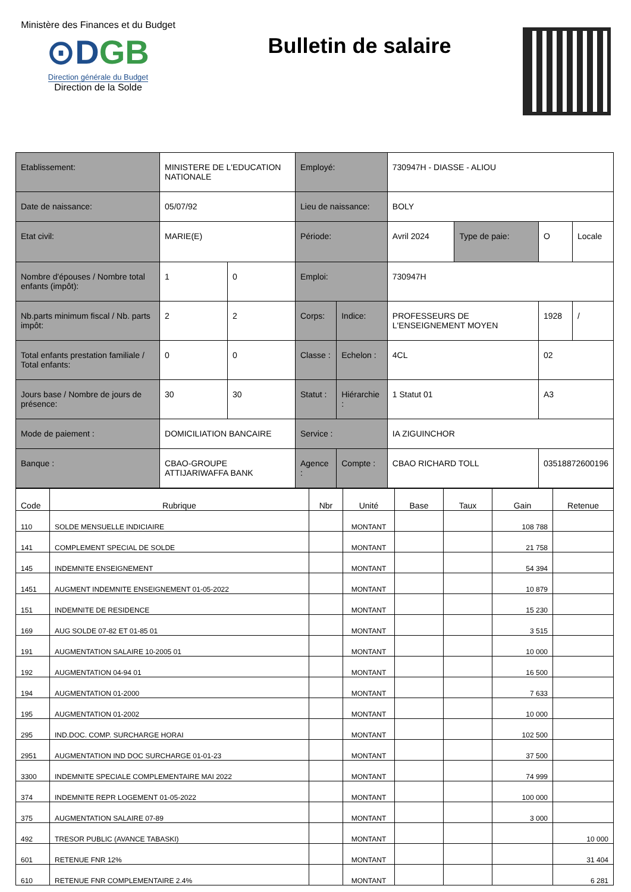Ministère des Finances et du Budget
⊙DGB
Direction générale du Budget
Direction de la Solde
Bulletin de salaire
| Etablissement: | MINISTERE DE L'EDUCATION NATIONALE | | Employé: | | 730947H - DIASSE - ALIOU | | | |
| Date de naissance: | 05/07/92 | | Lieu de naissance: | | BOLY | | | |
| Etat civil: | MARIE(E) | | Période: | | Avril 2024 | Type de paie: | O | Locale |
| Nombre d'épouses / Nombre total enfants (impôt): | 1 | 0 | Emploi: | | 730947H | | | |
| Nb.parts minimum fiscal / Nb. parts impôt: | 2 | 2 | Corps: | Indice: | PROFESSEURS DE L'ENSEIGNEMENT MOYEN | | 1928 | / |
| Total enfants prestation familiale / Total enfants: | 0 | 0 | Classe : | Echelon : | 4CL | | 02 | |
| Jours base / Nombre de jours de présence: | 30 | 30 | Statut : | Hiérarchie : | 1 Statut 01 | | A3 | |
| Mode de paiement : | DOMICILIATION BANCAIRE | | Service : | | IA ZIGUINCHOR | | | |
| Banque : | CBAO-GROUPE ATTIJARIWAFFA BANK | | Agence : | Compte : | CBAO RICHARD TOLL | | 03518872600196 | |
| Code | Rubrique | Nbr | Unité | Base | Taux | Gain | Retenue |
| --- | --- | --- | --- | --- | --- | --- | --- |
| 110 | SOLDE MENSUELLE INDICIAIRE | | MONTANT | | | 108 788 | |
| 141 | COMPLEMENT SPECIAL DE SOLDE | | MONTANT | | | 21 758 | |
| 145 | INDEMNITE ENSEIGNEMENT | | MONTANT | | | 54 394 | |
| 1451 | AUGMENT INDEMNITE ENSEIGNEMENT 01-05-2022 | | MONTANT | | | 10 879 | |
| 151 | INDEMNITE DE RESIDENCE | | MONTANT | | | 15 230 | |
| 169 | AUG SOLDE 07-82 ET 01-85 01 | | MONTANT | | | 3 515 | |
| 191 | AUGMENTATION SALAIRE 10-2005 01 | | MONTANT | | | 10 000 | |
| 192 | AUGMENTATION 04-94 01 | | MONTANT | | | 16 500 | |
| 194 | AUGMENTATION 01-2000 | | MONTANT | | | 7 633 | |
| 195 | AUGMENTATION 01-2002 | | MONTANT | | | 10 000 | |
| 295 | IND.DOC. COMP. SURCHARGE HORAI | | MONTANT | | | 102 500 | |
| 2951 | AUGMENTATION IND DOC SURCHARGE 01-01-23 | | MONTANT | | | 37 500 | |
| 3300 | INDEMNITE SPECIALE COMPLEMENTAIRE MAI 2022 | | MONTANT | | | 74 999 | |
| 374 | INDEMNITE REPR LOGEMENT 01-05-2022 | | MONTANT | | | 100 000 | |
| 375 | AUGMENTATION SALAIRE 07-89 | | MONTANT | | | 3 000 | |
| 492 | TRESOR PUBLIC (AVANCE TABASKI) | | MONTANT | | | | 10 000 |
| 601 | RETENUE FNR 12% | | MONTANT | | | | 31 404 |
| 610 | RETENUE FNR COMPLEMENTAIRE 2.4% | | MONTANT | | | | 6 281 |